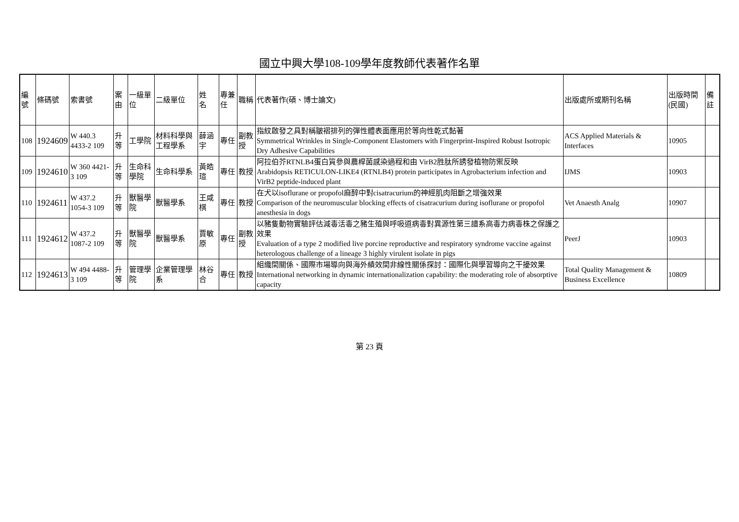國立中興大學108-109學年度教師代表著作名單
| 編號 | 條碼號 | 索書號 | 案由 | 一級單位 | 二級單位 | 姓 名 | 專兼任 | 職稱 | 代表著作(碩、博士論文) | 出版處所或期刊名稱 | 出版時間(民國) | 備註 |
| --- | --- | --- | --- | --- | --- | --- | --- | --- | --- | --- | --- | --- |
| 108 | 1924609 | W 440.3 4433-2 109 | 升等 | 工學院 | 材料科學與工程學系 | 薛涵宇 | 專任 | 副教授 | 指紋啟發之具對稱皺褶排列的彈性體表面應用於等向性乾式黏著 Symmetrical Wrinkles in Single-Component Elastomers with Fingerprint-Inspired Robust Isotropic Dry Adhesive Capabilities | ACS Applied Materials & Interfaces | 10905 | |
| 109 | 1924610 | W 360 4421-3 109 | 升等 | 生命科學院 | 生命科學系 | 黃皓瑄 | 專任 | 教授 | 阿拉伯芥RTNLB4蛋白質參與農桿菌感染過程和由 VirB2胜肽所誘發植物防禦反映 Arabidopsis RETICULON-LIKE4 (RTNLB4) protein participates in Agrobacterium infection and VirB2 peptide-induced plant | IJMS | 10903 | |
| 110 | 1924611 | W 437.2 1054-3 109 | 升等 | 獸醫學院 | 獸醫學系 | 王咸棋 | 專任 | 教授 | 在犬以isoflurane or propofol麻醉中對cisatracurium的神經肌肉阻斷之增強效果 Comparison of the neuromuscular blocking effects of cisatracurium during isoflurane or propofol anesthesia in dogs | Vet Anaesth Analg | 10907 | |
| 111 | 1924612 | W 437.2 1087-2 109 | 升等 | 獸醫學院 | 獸醫學系 | 賈敏原 | 專任 | 副教授 | 以豬隻動物實驗評估減毒活毒之豬生殖與呼吸道病毒對異源性第三譜系高毒力病毒株之保護之效果 Evaluation of a type 2 modified live porcine reproductive and respiratory syndrome vaccine against heterologous challenge of a lineage 3 highly virulent isolate in pigs | PeerJ | 10903 | |
| 112 | 1924613 | W 494 4488-3 109 | 升等 | 管理學院 | 企業管理學系 | 林谷合 | 專任 | 教授 | 組織間關係、國際市場導向與海外績效間非線性關係探討：國際化與學習導向之干擾效果 International networking in dynamic internationalization capability: the moderating role of absorptive capacity | Total Quality Management & Business Excellence | 10809 | |
第 23 頁